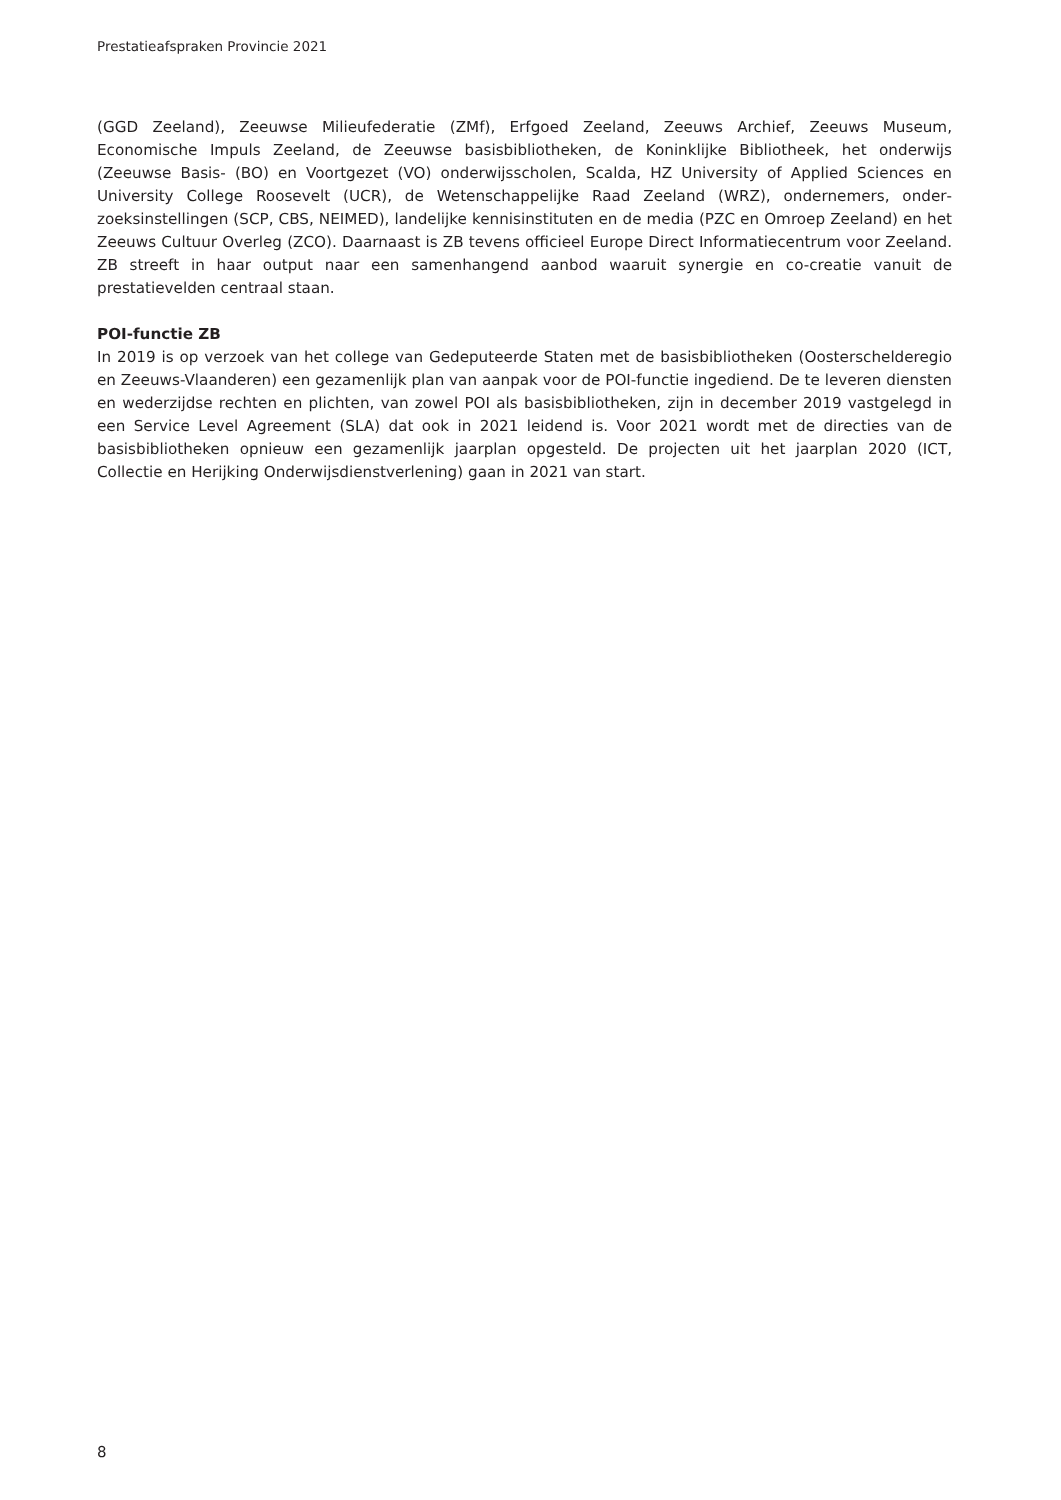Prestatieafspraken Provincie 2021
(GGD Zeeland), Zeeuwse Milieufederatie (ZMf), Erfgoed Zeeland, Zeeuws Archief, Zeeuws Museum, Economische Impuls Zeeland, de Zeeuwse basisbibliotheken, de Koninklijke Bibliotheek, het onderwijs (Zeeuwse Basis- (BO) en Voortgezet (VO) onderwijsscholen, Scalda, HZ University of Applied Sciences en University College Roosevelt (UCR), de Wetenschappelijke Raad Zeeland (WRZ), ondernemers, onder­zoeksinstellingen (SCP, CBS, NEIMED), landelijke kennisinstituten en de media (PZC en Omroep Zeeland) en het Zeeuws Cultuur Overleg (ZCO). Daarnaast is ZB tevens officieel Europe Direct Informatiecentrum voor Zeeland. ZB streeft in haar output naar een samenhangend aanbod waaruit synergie en co-creatie vanuit de prestatievelden centraal staan.
POI-functie ZB
In 2019 is op verzoek van het college van Gedeputeerde Staten met de basisbibliotheken (Oosterscheldere­gio en Zeeuws-Vlaanderen) een gezamenlijk plan van aanpak voor de POI-functie inge­diend. De te leveren diensten en wederzijdse rechten en plichten, van zowel POI als basisbibliotheken, zijn in december 2019 vastgelegd in een Service Level Agreement (SLA) dat ook in 2021 leidend is. Voor 2021 wordt met de directies van de basisbibliotheken opnieuw een gezamenlijk jaarplan opgesteld. De projecten uit het jaarplan 2020 (ICT, Collectie en Herijking Onderwijsdienstverlening) gaan in 2021 van start.
8